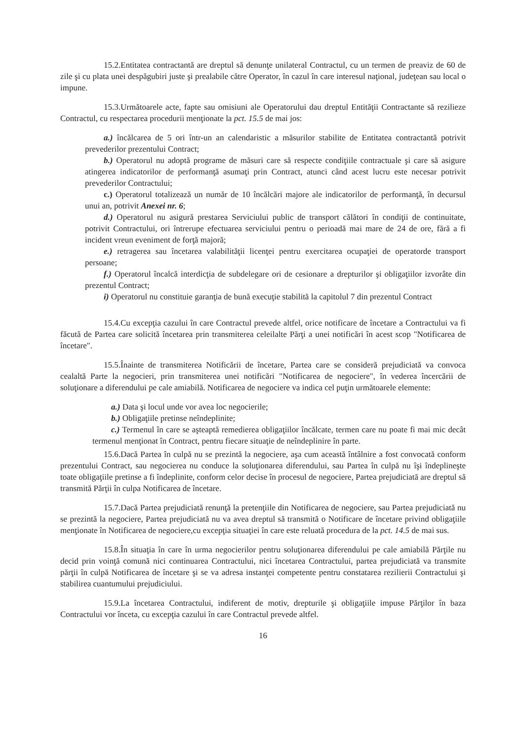15.2.Entitatea contractantă are dreptul să denunţe unilateral Contractul, cu un termen de preaviz de 60 de zile şi cu plata unei despăgubiri juste şi prealabile către Operator, în cazul în care interesul naţional, judeţean sau local o impune.
15.3.Următoarele acte, fapte sau omisiuni ale Operatorului dau dreptul Entităţii Contractante să rezilieze Contractul, cu respectarea procedurii menţionate la pct. 15.5 de mai jos:
a.) încălcarea de 5 ori într-un an calendaristic a măsurilor stabilite de Entitatea contractantă potrivit prevederilor prezentului Contract;
b.) Operatorul nu adoptă programe de măsuri care să respecte condiţiile contractuale şi care să asigure atingerea indicatorilor de performanţă asumaţi prin Contract, atunci când acest lucru este necesar potrivit prevederilor Contractului;
c.) Operatorul totalizează un număr de 10 încălcări majore ale indicatorilor de performanţă, în decursul unui an, potrivit Anexei nr. 6;
d.) Operatorul nu asigură prestarea Serviciului public de transport călători în condiţii de continuitate, potrivit Contractului, ori întrerupe efectuarea serviciului pentru o perioadă mai mare de 24 de ore, fără a fi incident vreun eveniment de forţă majoră;
e.) retragerea sau încetarea valabilităţii licenţei pentru exercitarea ocupaţiei de operatorde transport persoane;
f.) Operatorul încalcă interdicţia de subdelegare ori de cesionare a drepturilor şi obligaţiilor izvorâte din prezentul Contract;
i) Operatorul nu constituie garanţia de bună execuţie stabilită la capitolul 7 din prezentul Contract
15.4.Cu excepţia cazului în care Contractul prevede altfel, orice notificare de încetare a Contractului va fi făcută de Partea care solicită încetarea prin transmiterea celeilalte Părţi a unei notificări în acest scop "Notificarea de încetare".
15.5.Înainte de transmiterea Notificării de încetare, Partea care se consideră prejudiciată va convoca cealaltă Parte la negocieri, prin transmiterea unei notificări "Notificarea de negociere", în vederea încercării de soluţionare a diferendului pe cale amiabilă. Notificarea de negociere va indica cel puţin următoarele elemente:
a.) Data şi locul unde vor avea loc negocierile;
b.) Obligaţiile pretinse neîndeplinite;
c.) Termenul în care se aşteaptă remedierea obligaţiilor încălcate, termen care nu poate fi mai mic decât termenul menţionat în Contract, pentru fiecare situaţie de neîndeplinire în parte.
15.6.Dacă Partea în culpă nu se prezintă la negociere, aşa cum această întâlnire a fost convocată conform prezentului Contract, sau negocierea nu conduce la soluţionarea diferendului, sau Partea în culpă nu îşi îndeplineşte toate obligaţiile pretinse a fi îndeplinite, conform celor decise în procesul de negociere, Partea prejudiciată are dreptul să transmită Părţii în culpa Notificarea de încetare.
15.7.Dacă Partea prejudiciată renunţă la pretenţiile din Notificarea de negociere, sau Partea prejudiciată nu se prezintă la negociere, Partea prejudiciată nu va avea dreptul să transmită o Notificare de încetare privind obligaţiile menţionate în Notificarea de negociere,cu excepţia situaţiei în care este reluată procedura de la pct. 14.5 de mai sus.
15.8.În situaţia în care în urma negocierilor pentru soluţionarea diferendului pe cale amiabilă Părţile nu decid prin voinţă comună nici continuarea Contractului, nici încetarea Contractului, partea prejudiciată va transmite părţii în culpă Notificarea de încetare şi se va adresa instanţei competente pentru constatarea rezilierii Contractului şi stabilirea cuantumului prejudiciului.
15.9.La încetarea Contractului, indiferent de motiv, drepturile şi obligaţiile impuse Părţilor în baza Contractului vor înceta, cu excepţia cazului în care Contractul prevede altfel.
16